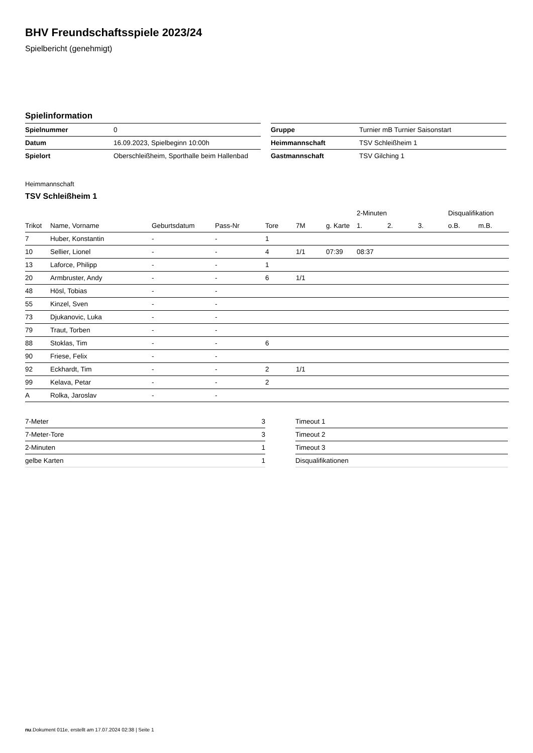BHV Freundschaftsspiele 2023/24
Spielbericht (genehmigt)
Spielinformation
| Spielnummer | 0 |
| Datum | 16.09.2023, Spielbeginn 10:00h |
| Spielort | Oberschleißheim, Sporthalle beim Hallenbad |
| Gruppe | Turnier mB Turnier Saisonstart |
| Heimmannschaft | TSV Schleißheim 1 |
| Gastmannschaft | TSV Gilching 1 |
Heimmannschaft
TSV Schleißheim 1
| | | | | | | | 2-Minuten | | | Disqualifikation | |
| --- | --- | --- | --- | --- | --- | --- | --- | --- | --- | --- | --- |
| Trikot | Name, Vorname | Geburtsdatum | Pass-Nr | Tore | 7M | g. Karte | 1. | 2. | 3. | o.B. | m.B. |
| 7 | Huber, Konstantin | - | - | 1 | | | | | | | |
| 10 | Sellier, Lionel | - | - | 4 | 1/1 | 07:39 | 08:37 | | | | |
| 13 | Laforce, Philipp | - | - | 1 | | | | | | | |
| 20 | Armbruster, Andy | - | - | 6 | 1/1 | | | | | | |
| 48 | Hösl, Tobias | - | - | | | | | | | | |
| 55 | Kinzel, Sven | - | - | | | | | | | | |
| 73 | Djukanovic, Luka | - | - | | | | | | | | |
| 79 | Traut, Torben | - | - | | | | | | | | |
| 88 | Stoklas, Tim | - | - | 6 | | | | | | | |
| 90 | Friese, Felix | - | - | | | | | | | | |
| 92 | Eckhardt, Tim | - | - | 2 | 1/1 | | | | | | |
| 99 | Kelava, Petar | - | - | 2 | | | | | | | |
| A | Rolka, Jaroslav | - | - | | | | | | | | |
| 7-Meter | 3 |
| 7-Meter-Tore | 3 |
| 2-Minuten | 1 |
| gelbe Karten | 1 |
| Timeout 1 |
| Timeout 2 |
| Timeout 3 |
| Disqualifikationen |
nu.Dokument 011e, erstellt am 17.07.2024 02:38 | Seite 1